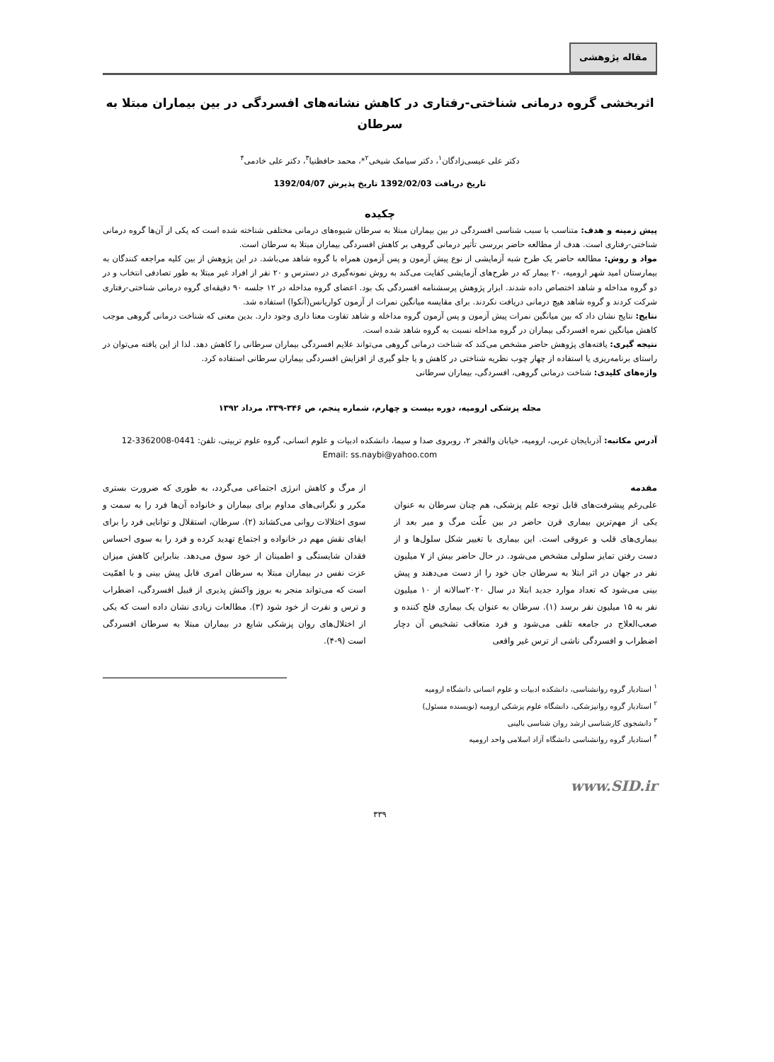مقاله پژوهشی
اثربخشی گروه درمانی شناختی-رفتاری در کاهش نشانه‌های افسردگی در بین بیماران مبتلا به سرطان
دکتر علی عیسی‌زادگان<sup>۱</sup>، دکتر سیامک شیخی<sup>۲</sup>*، محمد حافظنیا<sup>۳</sup>، دکتر علی خادمی<sup>۴</sup>
تاریخ دریافت 1392/02/03 تاریخ پذیرش 1392/04/07
چکیده
پیش زمینه و هدف: متناسب با سبب شناسی افسردگی در بین بیماران مبتلا به سرطان شیوه‌های درمانی مختلفی شناخته شده است که یکی از آن‌ها گروه درمانی شناختی-رفتاری است. هدف از مطالعه حاضر بررسی تأثیر درمانی گروهی بر کاهش افسردگی بیماران مبتلا به سرطان است.
مواد و روش: مطالعه حاضر یک طرح شبه آزمایشی از نوع پیش آزمون و پس آزمون همراه با گروه شاهد می‌باشد. در این پژوهش از بین کلیه مراجعه کنندگان به بیمارستان امید شهر ارومیه، ۲۰ بیمار که در طرح‌های آزمایشی کفایت می‌کند به روش نمونه‌گیری در دسترس و ۲۰ نفر از افراد غیر مبتلا به طور تصادفی انتخاب و در دو گروه مداخله و شاهد اختصاص داده شدند. ابزار پژوهش پرسشنامه افسردگی بک بود. اعضای گروه مداخله در ۱۲ جلسه ۹۰ دقیقه‌ای گروه درمانی شناختی-رفتاری شرکت کردند و گروه شاهد هیچ درمانی دریافت نکردند. برای مقایسه میانگین نمرات از آزمون کواریانس(آنکوا) استفاده شد.
نتایج: نتایج نشان داد که بین میانگین نمرات پیش آزمون و پس آزمون گروه مداخله و شاهد تفاوت معنا داری وجود دارد. بدین معنی که شناخت درمانی گروهی موجب کاهش میانگین نمره افسردگی بیماران در گروه مداخله نسبت به گروه شاهد شده است.
نتیجه گیری: یافته‌های پژوهش حاضر مشخص می‌کند که شناخت درمانی گروهی می‌تواند علایم افسردگی بیماران سرطانی را کاهش دهد. لذا از این یافته می‌توان در راستای برنامه‌ریزی یا استفاده از چهار چوب نظریه شناختی در کاهش و یا جلو گیری از افزایش افسردگی بیماران سرطانی استفاده کرد.
واژه‌های کلیدی: شناخت درمانی گروهی، افسردگی، بیماران سرطانی
مجله پزشکی ارومیه، دوره بیست و چهارم، شماره پنجم، ص ۳۴۶-۳۳۹، مرداد ۱۳۹۲
آدرس مکاتبه: آذربایجان غربی، ارومیه، خیابان والفجر ۲، روبروی صدا و سیما، دانشکده ادبیات و علوم انسانی، گروه علوم تربیتی، تلفن: 0441-3362008-12
Email: ss.naybi@yahoo.com
مقدمه
علی‌رغم پیشرفت‌های قابل توجه علم پزشکی، هم چنان سرطان به عنوان یکی از مهم‌ترین بیماری قرن حاضر در بین علّت مرگ و میر بعد از بیماری‌های قلب و عروقی است. این بیماری با تغییر شکل سلول‌ها و از دست رفتن تمایز سلولی مشخص می‌شود. در حال حاضر بیش از ۷ میلیون نفر در جهان در اثر ابتلا به سرطان جان خود را از دست می‌دهند و پیش بینی می‌شود که تعداد موارد جدید ابتلا در سال ۲۰۲۰سالانه از ۱۰ میلیون نفر به ۱۵ میلیون نفر برسد (۱). سرطان به عنوان یک بیماری فلج کننده و صعب‌العلاج در جامعه تلقی می‌شود و فرد متعاقب تشخیص آن دچار اضطراب و افسردگی ناشی از ترس غیر واقعی
از مرگ و کاهش انرژی اجتماعی می‌گردد، به طوری که ضرورت بستری مکرر و نگرانی‌های مداوم برای بیماران و خانواده آن‌ها فرد را به سمت و سوی اختلالات روانی می‌کشاند (۲). سرطان، استقلال و توانایی فرد را برای ایفای نقش مهم در خانواده و اجتماع تهدید کرده و فرد را به سوی احساس فقدان شایستگی و اطمینان از خود سوق می‌دهد. بنابراین کاهش میزان عزت نفس در بیماران مبتلا به سرطان امری قابل پیش بینی و با اهمّیت است که می‌تواند منجر به بروز واکنش پذیری از قبیل افسردگی، اضطراب و ترس و نفرت از خود شود (۳). مطالعات زیادی نشان داده است که یکی از اختلال‌های روان پزشکی شایع در بیماران مبتلا به سرطان افسردگی است (۹-۴).
<sup>۱</sup> استادیار گروه روانشناسی، دانشکده ادبیات و علوم انسانی دانشگاه ارومیه
<sup>۲</sup> استادیار گروه روانپزشکی، دانشگاه علوم پزشکی ارومیه (نویسنده مسئول)
<sup>۳</sup> دانشجوی کارشناسی ارشد روان شناسی بالینی
<sup>۴</sup> استادیار گروه روانشناسی دانشگاه آزاد اسلامی واحد ارومیه
www.SID.ir
۳۳۹